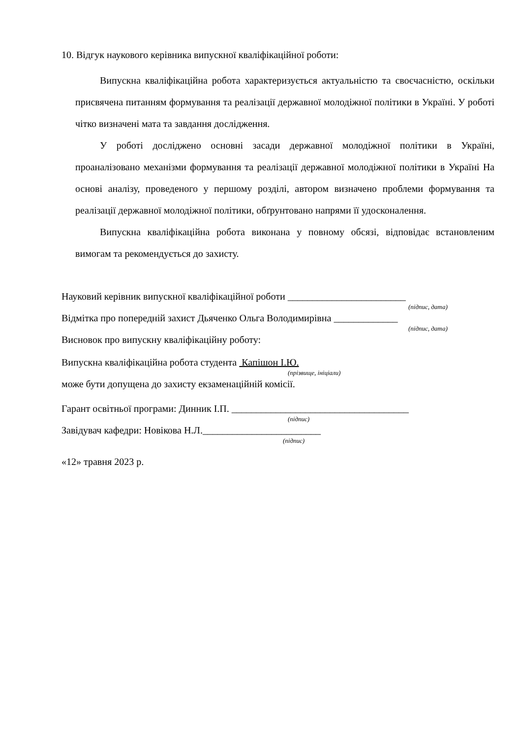10. Відгук наукового керівника випускної кваліфікаційної роботи:
Випускна кваліфікаційна робота характеризується актуальністю та своєчасністю, оскільки присвячена питанням формування та реалізації державної молодіжної політики в Україні. У роботі чітко визначені мата та завдання дослідження.
У роботі досліджено основні засади державної молодіжної політики в Україні, проаналізовано механізми формування та реалізації державної молодіжної політики в Україні На основі аналізу, проведеного у першому розділі, автором визначено проблеми формування та реалізації державної молодіжної політики, обґрунтовано напрями її удосконалення.
Випускна кваліфікаційна робота виконана у повному обсязі, відповідає встановленим вимогам та рекомендується до захисту.
Науковий керівник випускної кваліфікаційної роботи ________________________
(підпис, дата)
Відмітка про попередній захист Дьяченко Ольга Володимирівна _____________
(підпис, дата)
Висновок про випускну кваліфікаційну роботу:
Випускна кваліфікаційна робота студента Капішон І.Ю.
(прізвище, ініціали)
може бути допущена до захисту екзаменаційній комісії.
Гарант освітньої програми: Динник І.П. ____________________________________
(підпис)
Завідувач кафедри: Новікова Н.Л.________________________
(підпис)
«12» травня 2023 р.